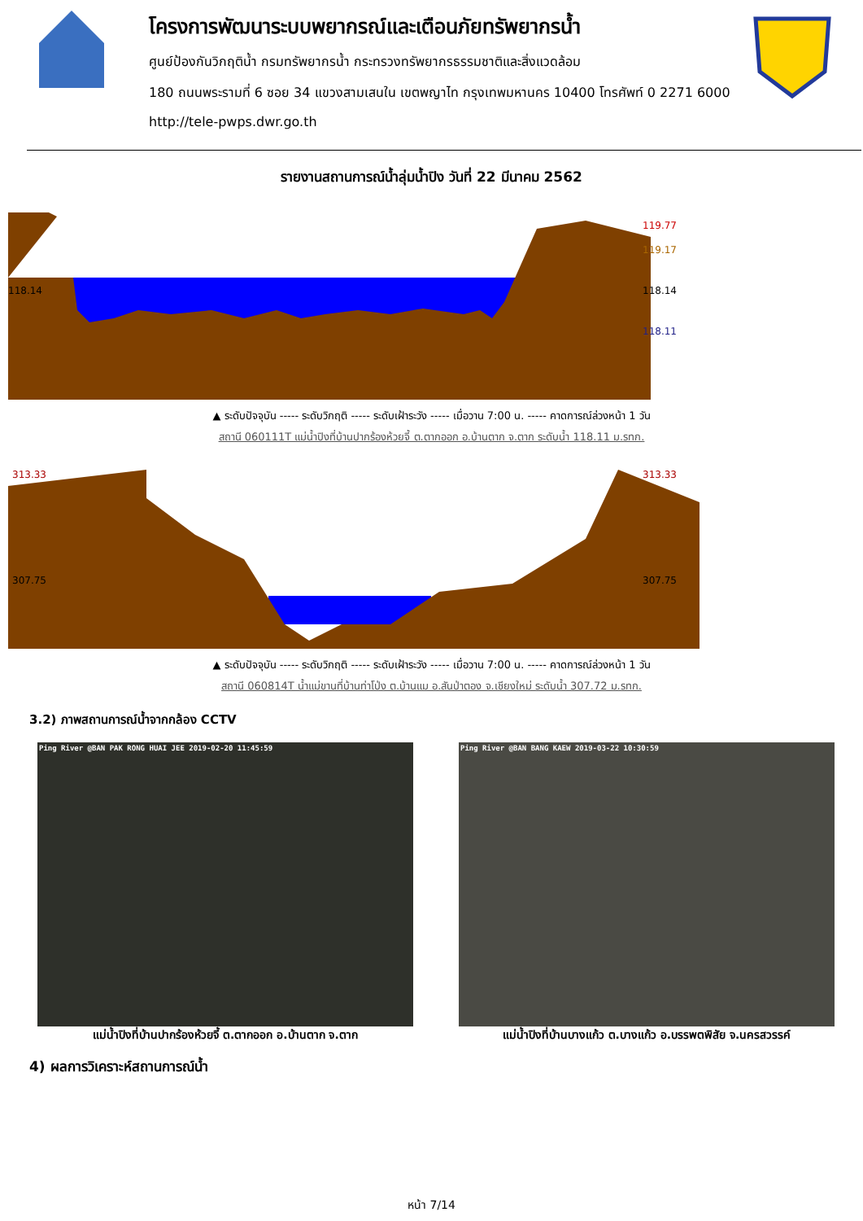โครงการพัฒนาระบบพยากรณ์และเตือนภัยทรัพยากรน้ำ
ศูนย์ป้องกันวิกฤติน้ำ กรมทรัพยากรน้ำ กระทรวงทรัพยากรธรรมชาติและสิ่งแวดล้อม
180 ถนนพระรามที่ 6 ซอย 34 แขวงสามเสนใน เขตพญาไท กรุงเทพมหานคร 10400 โทรศัพท์ 0 2271 6000
http://tele-pwps.dwr.go.th
รายงานสถานการณ์น้ำลุ่มน้ำปิง วันที่ 22 มีนาคม 2562
119.77
119.17
118.14
118.14
118.11
▲ ระดับปัจจุบัน ----- ระดับวิกฤติ ----- ระดับเฝ้าระวัง ----- เมื่อวาน 7:00 น. ----- คาดการณ์ล่วงหน้า 1 วัน
สถานี 060111T แม่น้ำปิงที่บ้านปากร้องห้วยจี้ ต.ตากออก อ.บ้านตาก จ.ตาก ระดับน้ำ 118.11 ม.รทก.
313.33
313.33
307.75
307.75
▲ ระดับปัจจุบัน ----- ระดับวิกฤติ ----- ระดับเฝ้าระวัง ----- เมื่อวาน 7:00 น. ----- คาดการณ์ล่วงหน้า 1 วัน
สถานี 060814T น้ำแม่ขานที่บ้านท่าโป่ง ต.บ้านแม อ.สันป่าตอง จ.เชียงใหม่ ระดับน้ำ 307.72 ม.รทก.
3.2) ภาพสถานการณ์น้ำจากกล้อง CCTV
Ping River @BAN PAK RONG HUAI JEE 2019-02-20 11:45:59
แม่น้ำปิงที่บ้านปากร้องห้วยจี้ ต.ตากออก อ.บ้านตาก จ.ตาก
Ping River @BAN BANG KAEW 2019-03-22 10:30:59
แม่น้ำปิงที่บ้านบางแก้ว ต.บางแก้ว อ.บรรพตพิสัย จ.นครสวรรค์
4) ผลการวิเคราะห์สถานการณ์น้ำ
หน้า 7/14